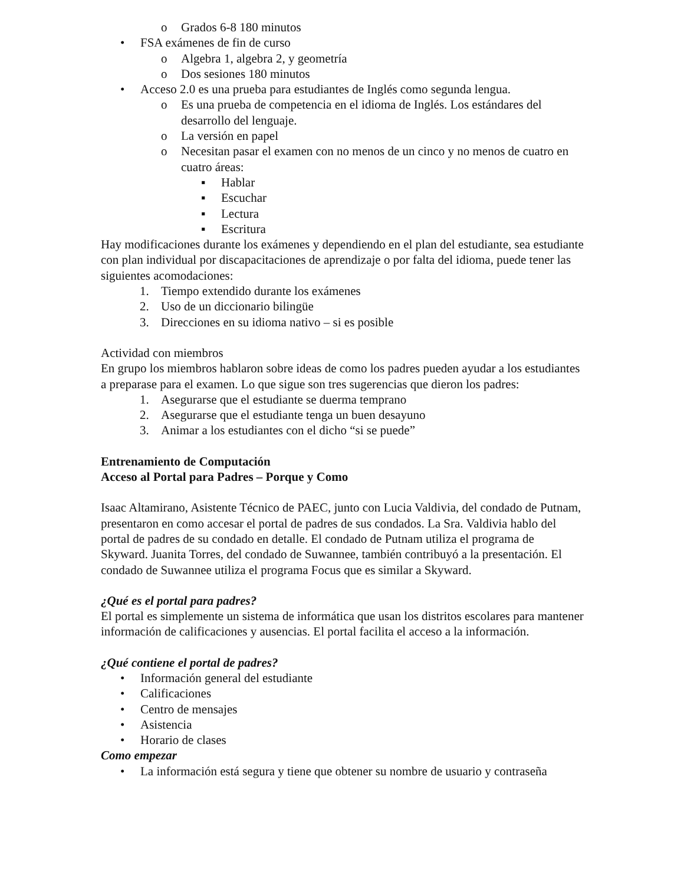o Grados 6-8 180 minutos
• FSA exámenes de fin de curso
o Algebra 1, algebra 2, y geometría
o Dos sesiones 180 minutos
• Acceso 2.0 es una prueba para estudiantes de Inglés como segunda lengua.
o Es una prueba de competencia en el idioma de Inglés. Los estándares del desarrollo del lenguaje.
o La versión en papel
o Necesitan pasar el examen con no menos de un cinco y no menos de cuatro en cuatro áreas:
▪ Hablar
▪ Escuchar
▪ Lectura
▪ Escritura
Hay modificaciones durante los exámenes y dependiendo en el plan del estudiante, sea estudiante con plan individual por discapacitaciones de aprendizaje o por falta del idioma, puede tener las siguientes acomodaciones:
1. Tiempo extendido durante los exámenes
2. Uso de un diccionario bilingüe
3. Direcciones en su idioma nativo – si es posible
Actividad con miembros
En grupo los miembros hablaron sobre ideas de como los padres pueden ayudar a los estudiantes a preparase para el examen. Lo que sigue son tres sugerencias que dieron los padres:
1. Asegurarse que el estudiante se duerma temprano
2. Asegurarse que el estudiante tenga un buen desayuno
3. Animar a los estudiantes con el dicho “si se puede”
Entrenamiento de Computación
Acceso al Portal para Padres – Porque y Como
Isaac Altamirano, Asistente Técnico de PAEC, junto con Lucia Valdivia, del condado de Putnam, presentaron en como accesar el portal de padres de sus condados. La Sra. Valdivia hablo del portal de padres de su condado en detalle. El condado de Putnam utiliza el programa de Skyward. Juanita Torres, del condado de Suwannee, también contribuyó a la presentación. El condado de Suwannee utiliza el programa Focus que es similar a Skyward.
¿Qué es el portal para padres?
El portal es simplemente un sistema de informática que usan los distritos escolares para mantener información de calificaciones y ausencias. El portal facilita el acceso a la información.
¿Qué contiene el portal de padres?
• Información general del estudiante
• Calificaciones
• Centro de mensajes
• Asistencia
• Horario de clases
Como empezar
• La información está segura y tiene que obtener su nombre de usuario y contraseña